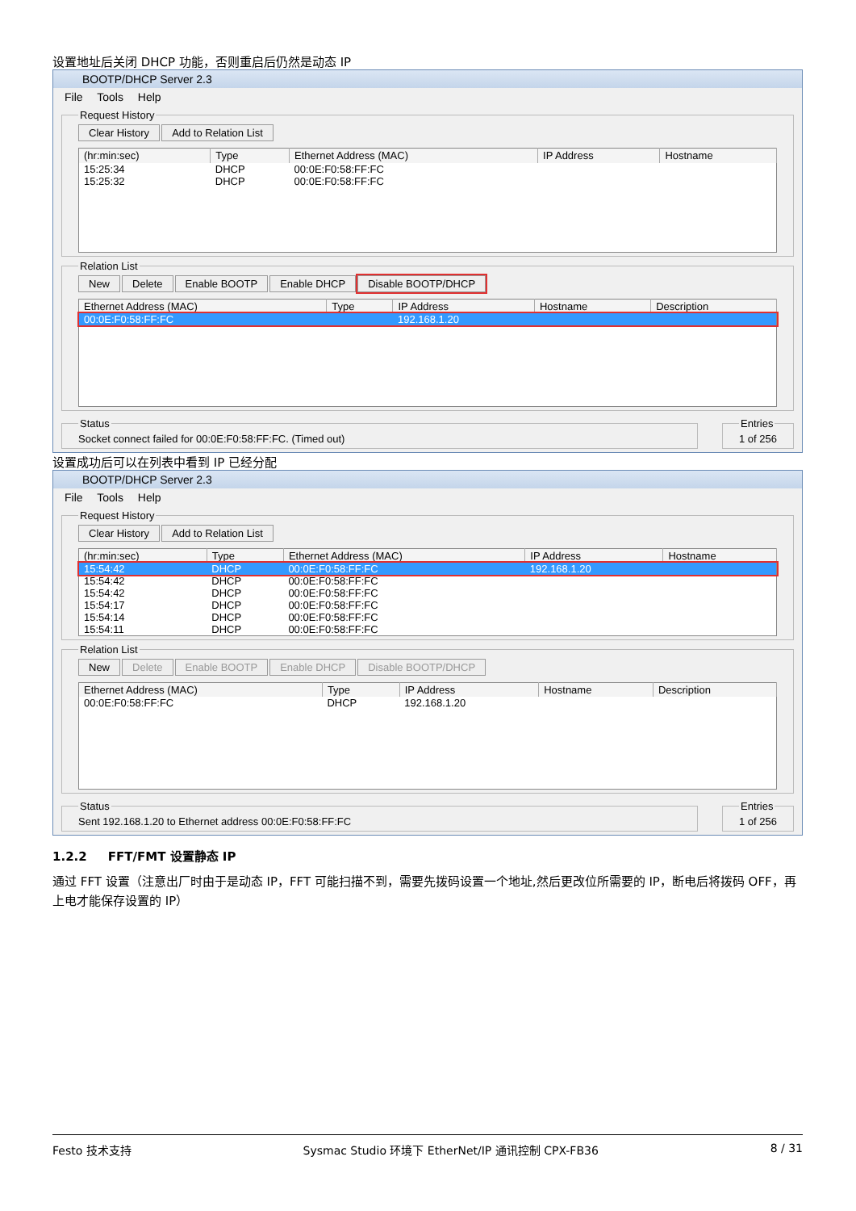设置地址后关闭 DHCP 功能，否则重启后仍然是动态 IP
BOOTP/DHCP Server 2.3
File Tools Help
Request History Clear History Add to Relation List
| (hr:min:sec) | Type | Ethernet Address (MAC) | IP Address | Hostname |
| --- | --- | --- | --- | --- |
| 15:25:34 | DHCP | 00:0E:F0:58:FF:FC | | |
| 15:25:32 | DHCP | 00:0E:F0:58:FF:FC | | |
Relation List New Delete Enable BOOTP Enable DHCP Disable BOOTP/DHCP
| Ethernet Address (MAC) | Type | IP Address | Hostname | Description |
| --- | --- | --- | --- | --- |
| 00:0E:F0:58:FF:FC | | 192.168.1.20 | | |
StatusSocket connect failed for 00:0E:F0:58:FF:FC. (Timed out) Entries1 of 256
设置成功后可以在列表中看到 IP 已经分配
BOOTP/DHCP Server 2.3
File Tools Help
Request History Clear History Add to Relation List
| (hr:min:sec) | Type | Ethernet Address (MAC) | IP Address | Hostname |
| --- | --- | --- | --- | --- |
| 15:54:42 | DHCP | 00:0E:F0:58:FF:FC | 192.168.1.20 | |
| 15:54:42 | DHCP | 00:0E:F0:58:FF:FC | | |
| 15:54:42 | DHCP | 00:0E:F0:58:FF:FC | | |
| 15:54:17 | DHCP | 00:0E:F0:58:FF:FC | | |
| 15:54:14 | DHCP | 00:0E:F0:58:FF:FC | | |
| 15:54:11 | DHCP | 00:0E:F0:58:FF:FC | | |
Relation List New Delete Enable BOOTP Enable DHCP Disable BOOTP/DHCP
| Ethernet Address (MAC) | Type | IP Address | Hostname | Description |
| --- | --- | --- | --- | --- |
| 00:0E:F0:58:FF:FC | DHCP | 192.168.1.20 | | |
StatusSent 192.168.1.20 to Ethernet address 00:0E:F0:58:FF:FC Entries1 of 256
1.2.2 FFT/FMT 设置静态 IP
通过 FFT 设置（注意出厂时由于是动态 IP，FFT 可能扫描不到，需要先拨码设置一个地址,然后更改位所需要的 IP，断电后将拨码 OFF，再上电才能保存设置的 IP）
Festo 技术支持 Sysmac Studio 环境下 EtherNet/IP 通讯控制 CPX-FB36 8 / 31